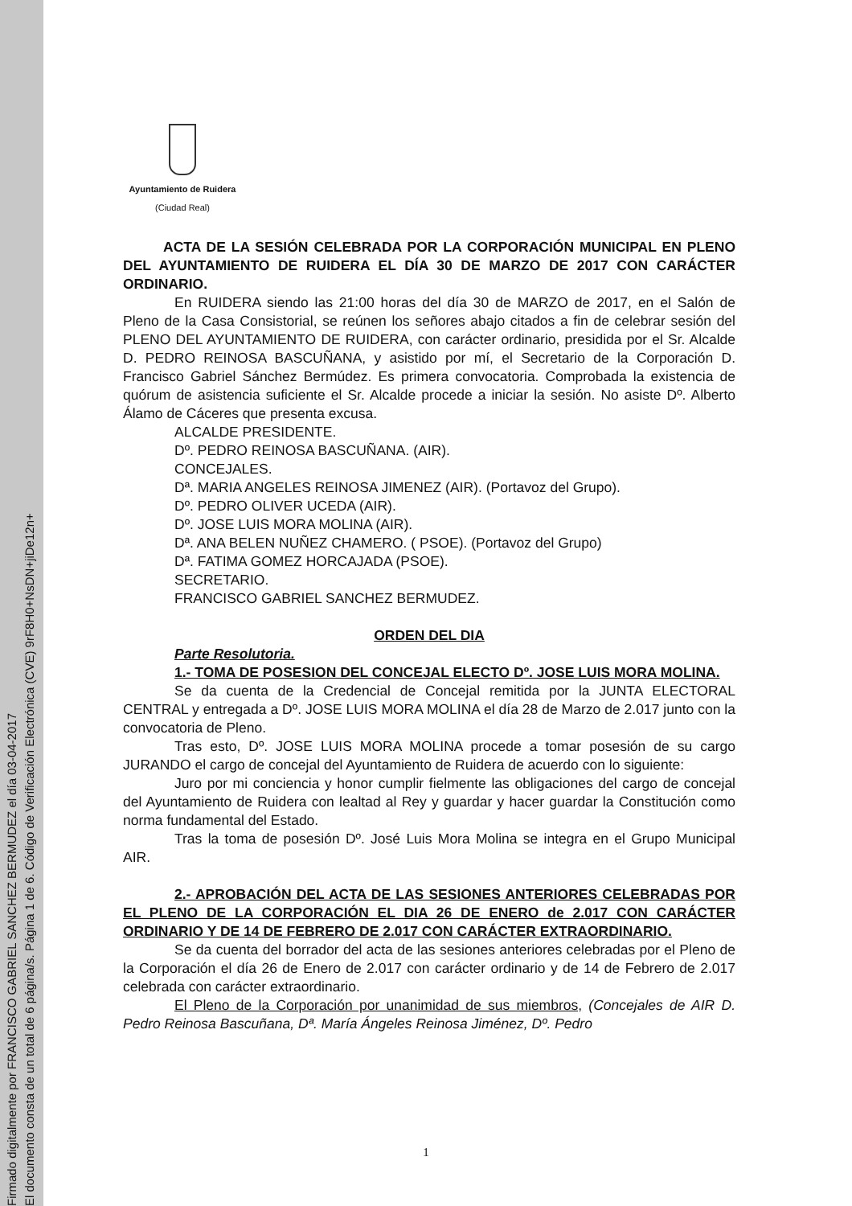Firmado digitalmente por FRANCISCO GABRIEL SANCHEZ BERMUDEZ el día 03-04-2017
El documento consta de un total de 6 página/s. Página 1 de 6. Código de Verificación Electrónica (CVE) 9rF8H0+NsDN+jiDe12n+
Ayuntamiento de Ruidera
(Ciudad Real)
ACTA DE LA SESIÓN CELEBRADA POR LA CORPORACIÓN MUNICIPAL EN PLENO DEL AYUNTAMIENTO DE RUIDERA EL DÍA 30 DE MARZO DE 2017 CON CARÁCTER ORDINARIO.
En RUIDERA siendo las 21:00 horas del día 30 de MARZO de 2017, en el Salón de Pleno de la Casa Consistorial, se reúnen los señores abajo citados a fin de celebrar sesión del PLENO DEL AYUNTAMIENTO DE RUIDERA, con carácter ordinario, presidida por el Sr. Alcalde D. PEDRO REINOSA BASCUÑANA, y asistido por mí, el Secretario de la Corporación D. Francisco Gabriel Sánchez Bermúdez. Es primera convocatoria. Comprobada la existencia de quórum de asistencia suficiente el Sr. Alcalde procede a iniciar la sesión. No asiste Dº. Alberto Álamo de Cáceres que presenta excusa.
ALCALDE PRESIDENTE.
Dº. PEDRO REINOSA BASCUÑANA. (AIR).
CONCEJALES.
Dª. MARIA ANGELES REINOSA JIMENEZ (AIR). (Portavoz del Grupo).
Dº. PEDRO OLIVER UCEDA (AIR).
Dº. JOSE LUIS MORA MOLINA (AIR).
Dª. ANA BELEN NUÑEZ CHAMERO. ( PSOE). (Portavoz del Grupo)
Dª. FATIMA GOMEZ HORCAJADA (PSOE).
SECRETARIO.
FRANCISCO GABRIEL SANCHEZ BERMUDEZ.
ORDEN DEL DIA
Parte Resolutoria.
1.- TOMA DE POSESION DEL CONCEJAL ELECTO Dº. JOSE LUIS MORA MOLINA.
Se da cuenta de la Credencial de Concejal remitida por la JUNTA ELECTORAL CENTRAL y entregada a Dº. JOSE LUIS MORA MOLINA el día 28 de Marzo de 2.017 junto con la convocatoria de Pleno.
Tras esto, Dº. JOSE LUIS MORA MOLINA procede a tomar posesión de su cargo JURANDO el cargo de concejal del Ayuntamiento de Ruidera de acuerdo con lo siguiente:
Juro por mi conciencia y honor cumplir fielmente las obligaciones del cargo de concejal del Ayuntamiento de Ruidera con lealtad al Rey y guardar y hacer guardar la Constitución como norma fundamental del Estado.
Tras la toma de posesión Dº. José Luis Mora Molina se integra en el Grupo Municipal AIR.
2.- APROBACIÓN DEL ACTA DE LAS SESIONES ANTERIORES CELEBRADAS POR EL PLENO DE LA CORPORACIÓN EL DIA 26 DE ENERO de 2.017 CON CARÁCTER ORDINARIO Y DE 14 DE FEBRERO DE 2.017 CON CARÁCTER EXTRAORDINARIO.
Se da cuenta del borrador del acta de las sesiones anteriores celebradas por el Pleno de la Corporación el día 26 de Enero de 2.017 con carácter ordinario y de 14 de Febrero de 2.017 celebrada con carácter extraordinario.
El Pleno de la Corporación por unanimidad de sus miembros, (Concejales de AIR D. Pedro Reinosa Bascuñana, Dª. María Ángeles Reinosa Jiménez, Dº. Pedro
1